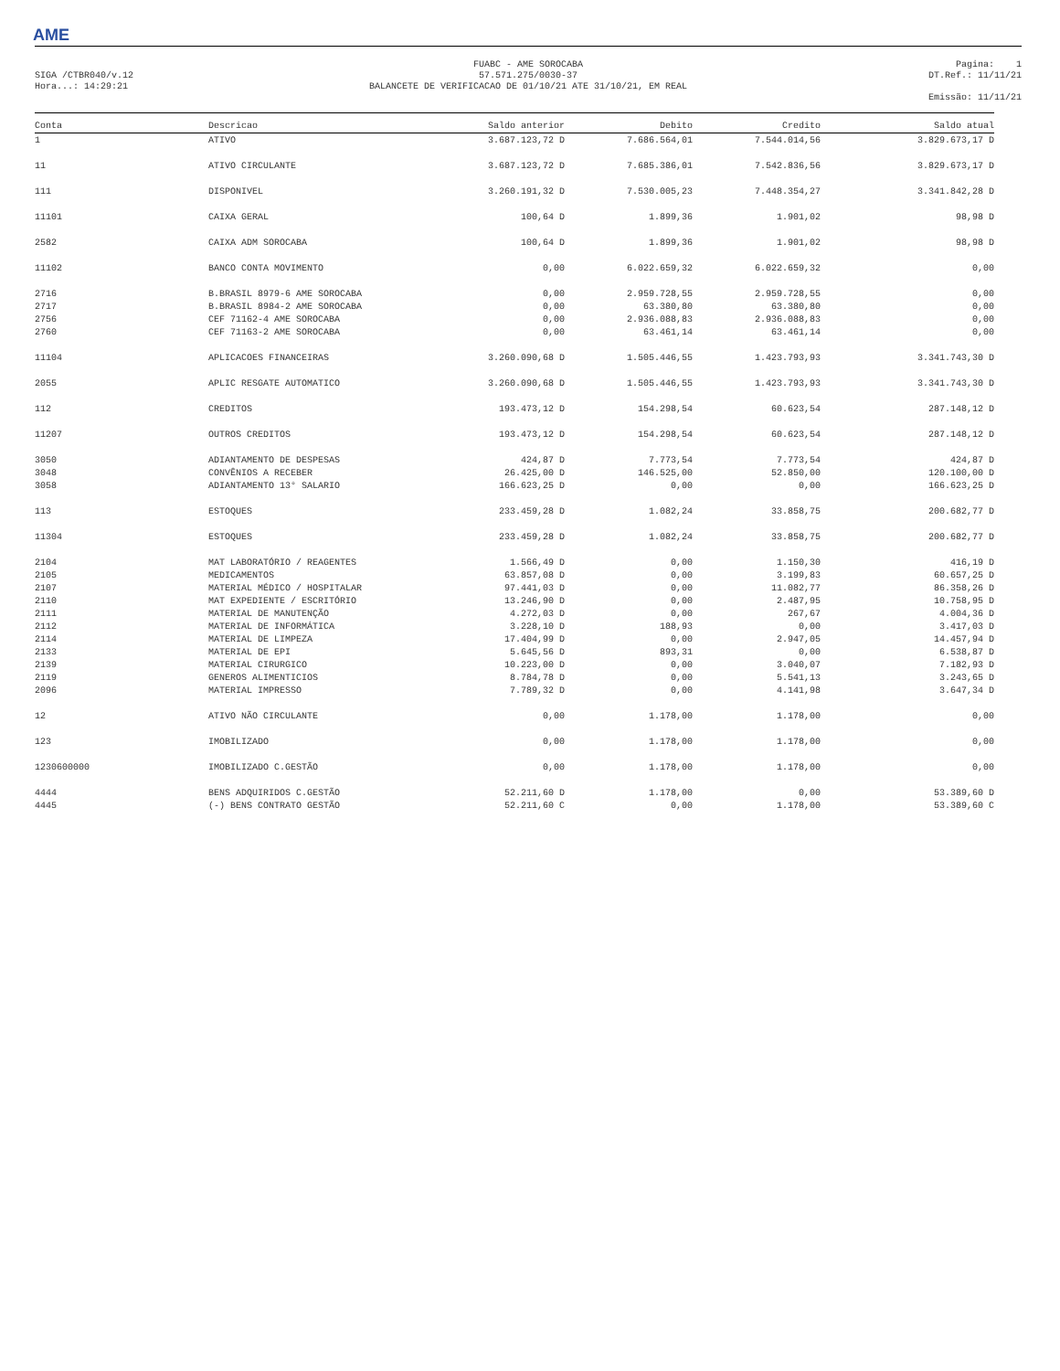AME
SIGA /CTBR040/v.12
Hora...: 14:29:21
FUABC - AME SOROCABA
57.571.275/0030-37
BALANCETE DE VERIFICACAO DE 01/10/21 ATE 31/10/21, EM REAL
Pagina: 1
DT.Ref.: 11/11/21
Emissão: 11/11/21
| Conta | Descricao | Saldo anterior | Debito | Credito | Saldo atual |
| --- | --- | --- | --- | --- | --- |
| 1 | ATIVO | 3.687.123,72 D | 7.686.564,01 | 7.544.014,56 | 3.829.673,17 D |
| 11 | ATIVO CIRCULANTE | 3.687.123,72 D | 7.685.386,01 | 7.542.836,56 | 3.829.673,17 D |
| 111 | DISPONIVEL | 3.260.191,32 D | 7.530.005,23 | 7.448.354,27 | 3.341.842,28 D |
| 11101 | CAIXA GERAL | 100,64 D | 1.899,36 | 1.901,02 | 98,98 D |
| 2582 | CAIXA ADM SOROCABA | 100,64 D | 1.899,36 | 1.901,02 | 98,98 D |
| 11102 | BANCO CONTA MOVIMENTO | 0,00 | 6.022.659,32 | 6.022.659,32 | 0,00 |
| 2716 | B.BRASIL 8979-6 AME SOROCABA | 0,00 | 2.959.728,55 | 2.959.728,55 | 0,00 |
| 2717 | B.BRASIL 8984-2 AME SOROCABA | 0,00 | 63.380,80 | 63.380,80 | 0,00 |
| 2756 | CEF 71162-4 AME SOROCABA | 0,00 | 2.936.088,83 | 2.936.088,83 | 0,00 |
| 2760 | CEF 71163-2 AME SOROCABA | 0,00 | 63.461,14 | 63.461,14 | 0,00 |
| 11104 | APLICACOES FINANCEIRAS | 3.260.090,68 D | 1.505.446,55 | 1.423.793,93 | 3.341.743,30 D |
| 2055 | APLIC RESGATE AUTOMATICO | 3.260.090,68 D | 1.505.446,55 | 1.423.793,93 | 3.341.743,30 D |
| 112 | CREDITOS | 193.473,12 D | 154.298,54 | 60.623,54 | 287.148,12 D |
| 11207 | OUTROS CREDITOS | 193.473,12 D | 154.298,54 | 60.623,54 | 287.148,12 D |
| 3050 | ADIANTAMENTO DE DESPESAS | 424,87 D | 7.773,54 | 7.773,54 | 424,87 D |
| 3048 | CONVÊNIOS A RECEBER | 26.425,00 D | 146.525,00 | 52.850,00 | 120.100,00 D |
| 3058 | ADIANTAMENTO 13° SALARIO | 166.623,25 D | 0,00 | 0,00 | 166.623,25 D |
| 113 | ESTOQUES | 233.459,28 D | 1.082,24 | 33.858,75 | 200.682,77 D |
| 11304 | ESTOQUES | 233.459,28 D | 1.082,24 | 33.858,75 | 200.682,77 D |
| 2104 | MAT LABORATÓRIO / REAGENTES | 1.566,49 D | 0,00 | 1.150,30 | 416,19 D |
| 2105 | MEDICAMENTOS | 63.857,08 D | 0,00 | 3.199,83 | 60.657,25 D |
| 2107 | MATERIAL MÉDICO / HOSPITALAR | 97.441,03 D | 0,00 | 11.082,77 | 86.358,26 D |
| 2110 | MAT EXPEDIENTE / ESCRITÓRIO | 13.246,90 D | 0,00 | 2.487,95 | 10.758,95 D |
| 2111 | MATERIAL DE MANUTENÇÃO | 4.272,03 D | 0,00 | 267,67 | 4.004,36 D |
| 2112 | MATERIAL DE INFORMÁTICA | 3.228,10 D | 188,93 | 0,00 | 3.417,03 D |
| 2114 | MATERIAL DE LIMPEZA | 17.404,99 D | 0,00 | 2.947,05 | 14.457,94 D |
| 2133 | MATERIAL DE EPI | 5.645,56 D | 893,31 | 0,00 | 6.538,87 D |
| 2139 | MATERIAL CIRURGICO | 10.223,00 D | 0,00 | 3.040,07 | 7.182,93 D |
| 2119 | GENEROS ALIMENTICIOS | 8.784,78 D | 0,00 | 5.541,13 | 3.243,65 D |
| 2096 | MATERIAL IMPRESSO | 7.789,32 D | 0,00 | 4.141,98 | 3.647,34 D |
| 12 | ATIVO NÃO CIRCULANTE | 0,00 | 1.178,00 | 1.178,00 | 0,00 |
| 123 | IMOBILIZADO | 0,00 | 1.178,00 | 1.178,00 | 0,00 |
| 1230600000 | IMOBILIZADO C.GESTÃO | 0,00 | 1.178,00 | 1.178,00 | 0,00 |
| 4444 | BENS ADQUIRIDOS C.GESTÃO | 52.211,60 D | 1.178,00 | 0,00 | 53.389,60 D |
| 4445 | (-) BENS CONTRATO GESTÃO | 52.211,60 C | 0,00 | 1.178,00 | 53.389,60 C |